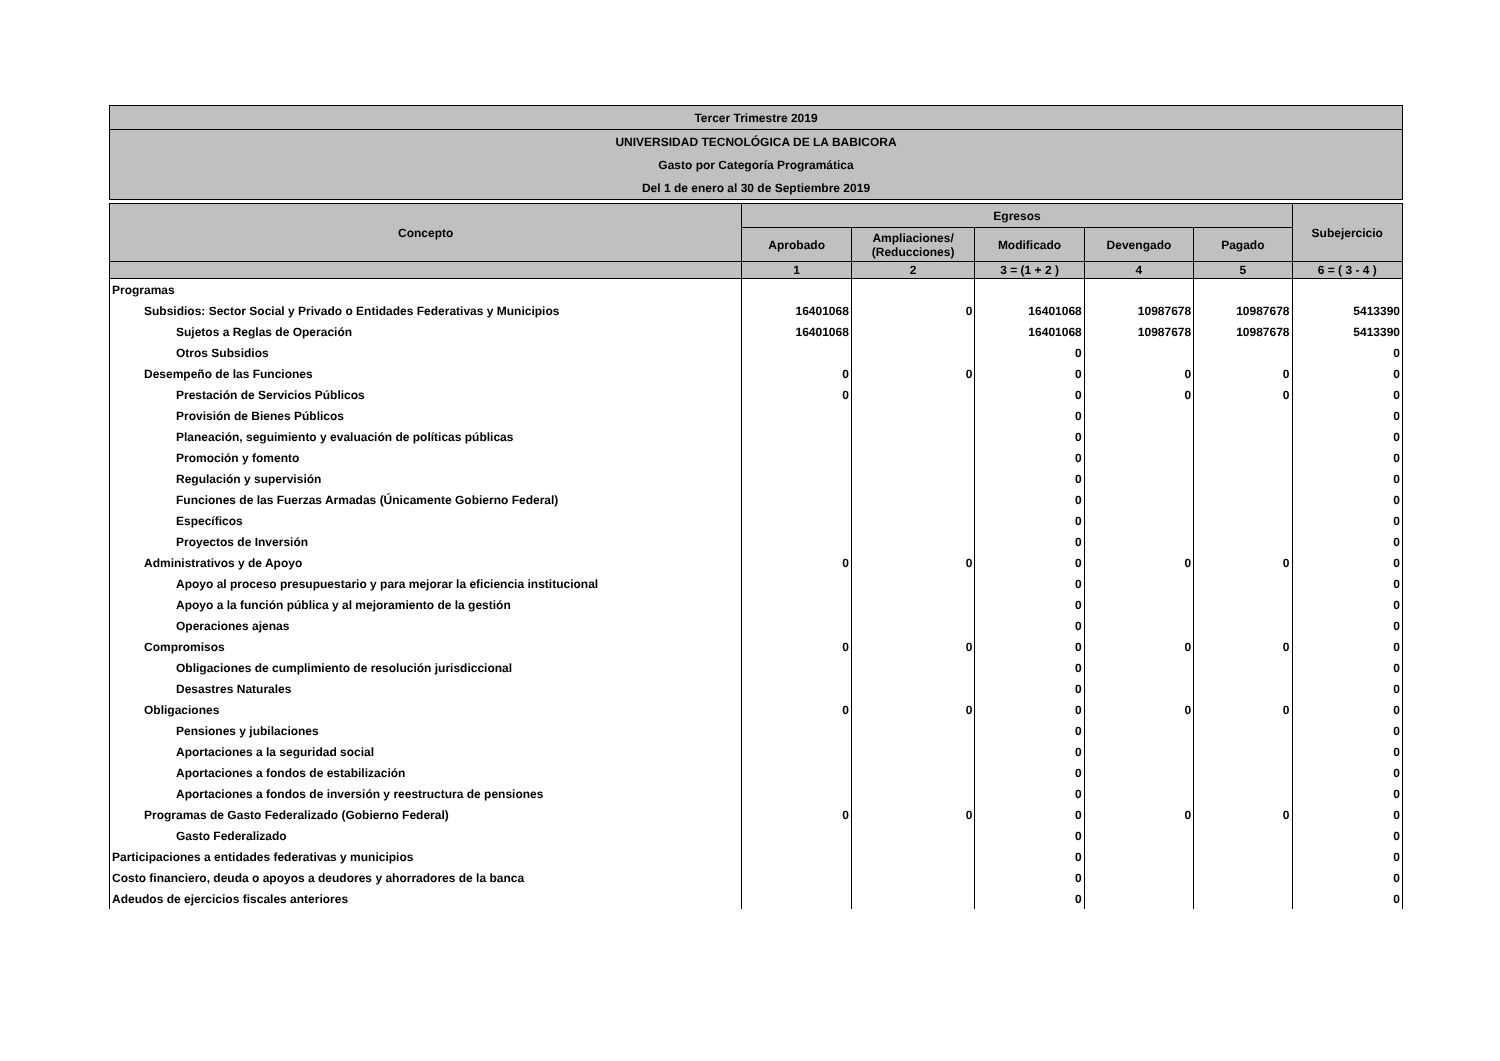| Tercer Trimestre 2019 |
| UNIVERSIDAD TECNOLÓGICA DE LA BABICORA |
| Gasto por Categoría Programática |
| Del 1 de enero al 30 de Septiembre 2019 |
| Concepto | Egresos | | | | | Subejercicio |
| --- | --- | --- | --- | --- | --- | --- |
| | Aprobado | Ampliaciones/ (Reducciones) | Modificado | Devengado | Pagado | |
| | 1 | 2 | 3 = (1 + 2 ) | 4 | 5 | 6 = ( 3 - 4 ) |
| Programas | | | | | | |
| Subsidios: Sector Social y Privado o Entidades Federativas y Municipios | 16401068 | 0 | 16401068 | 10987678 | 10987678 | 5413390 |
| Sujetos a Reglas de Operación | 16401068 | | 16401068 | 10987678 | 10987678 | 5413390 |
| Otros Subsidios | | | 0 | | | 0 |
| Desempeño de las Funciones | 0 | 0 | 0 | 0 | 0 | 0 |
| Prestación de Servicios Públicos | 0 | | 0 | 0 | 0 | 0 |
| Provisión de Bienes Públicos | | | 0 | | | 0 |
| Planeación, seguimiento y evaluación de políticas públicas | | | 0 | | | 0 |
| Promoción y fomento | | | 0 | | | 0 |
| Regulación y supervisión | | | 0 | | | 0 |
| Funciones de las Fuerzas Armadas (Únicamente Gobierno Federal) | | | 0 | | | 0 |
| Específicos | | | 0 | | | 0 |
| Proyectos de Inversión | | | 0 | | | 0 |
| Administrativos y de Apoyo | 0 | 0 | 0 | 0 | 0 | 0 |
| Apoyo al proceso presupuestario y para mejorar la eficiencia institucional | | | 0 | | | 0 |
| Apoyo a la función pública y al mejoramiento de la gestión | | | 0 | | | 0 |
| Operaciones ajenas | | | 0 | | | 0 |
| Compromisos | 0 | 0 | 0 | 0 | 0 | 0 |
| Obligaciones de cumplimiento de resolución jurisdiccional | | | 0 | | | 0 |
| Desastres Naturales | | | 0 | | | 0 |
| Obligaciones | 0 | 0 | 0 | 0 | 0 | 0 |
| Pensiones y jubilaciones | | | 0 | | | 0 |
| Aportaciones a la seguridad social | | | 0 | | | 0 |
| Aportaciones a fondos de estabilización | | | 0 | | | 0 |
| Aportaciones a fondos de inversión y reestructura de pensiones | | | 0 | | | 0 |
| Programas de Gasto Federalizado (Gobierno Federal) | 0 | 0 | 0 | 0 | 0 | 0 |
| Gasto Federalizado | | | 0 | | | 0 |
| Participaciones a entidades federativas y municipios | | | 0 | | | 0 |
| Costo financiero, deuda o apoyos a deudores y ahorradores de la banca | | | 0 | | | 0 |
| Adeudos de ejercicios fiscales anteriores | | | 0 | | | 0 |